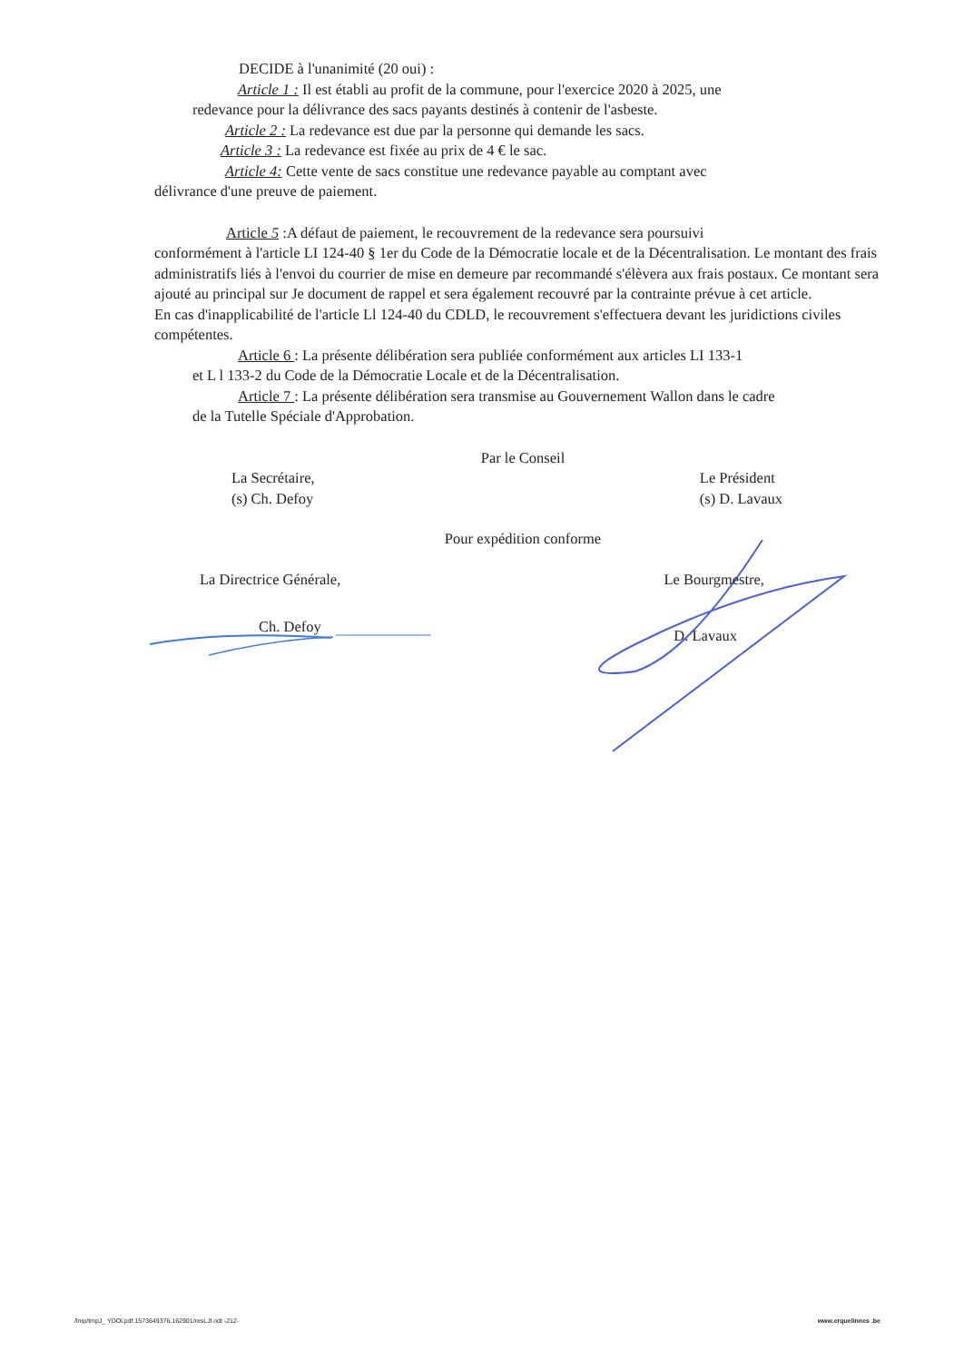DECIDE à l'unanimité (20 oui) :
Article 1 : Il est établi au profit de la commune, pour l'exercice 2020 à 2025, une
redevance pour la délivrance des sacs payants destinés à contenir de l'asbeste.
Article 2 : La redevance est due par la personne qui demande les sacs.
Article 3 : La redevance est fixée au prix de 4 € le sac.
Article 4: Cette vente de sacs constitue une redevance payable au comptant avec
délivrance d'une preuve de paiement.
Article 5 :A défaut de paiement, le recouvrement de la redevance sera poursuivi
conformément à l'article LI 124-40 § 1er du Code de la Démocratie locale et de la Décentralisation. Le montant des frais administratifs liés à l'envoi du courrier de mise en demeure par recommandé s'élèvera aux frais postaux. Ce montant sera ajouté au principal sur Je document de rappel et sera également recouvré par la contrainte prévue à cet article.
En cas d'inapplicabilité de l'article Ll 124-40 du CDLD, le recouvrement s'effectuera devant les juridictions civiles compétentes.
Article 6 : La présente délibération sera publiée conformément aux articles LI 133-1
et L l 133-2 du Code de la Démocratie Locale et de la Décentralisation.
Article 7 : La présente délibération sera transmise au Gouvernement Wallon dans le cadre
de la Tutelle Spéciale d'Approbation.
Par le Conseil
La Secrétaire,
(s) Ch. Defoy
Le Président
(s) D. Lavaux
Pour expédition conforme
La Directrice Générale, Le Bourgmestre,
Ch. Defoy
D. Lavaux
/lmp/tmpJ_ YDOl.pdf.1573649376.162901/resLJl.odt -212- www.erquelinnes .be